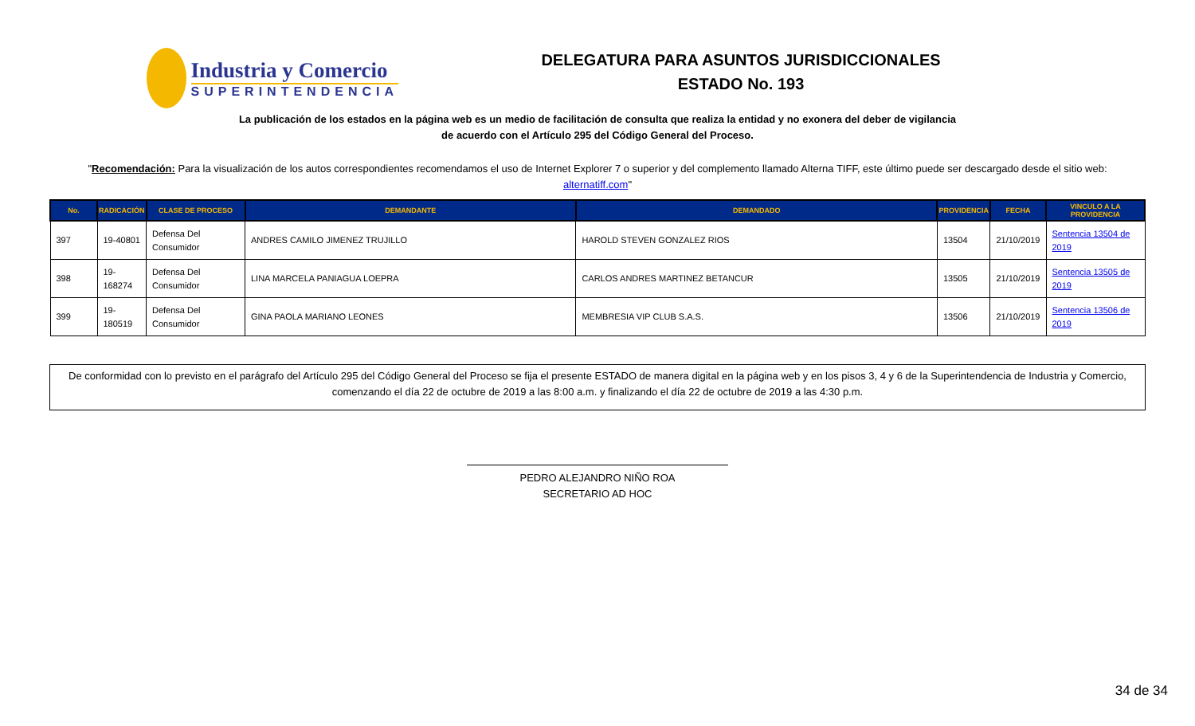Industria y Comercio
SUPERINTENDENCIA
DELEGATURA PARA ASUNTOS JURISDICCIONALES
ESTADO No. 193
La publicación de los estados en la página web es un medio de facilitación de consulta que realiza la entidad y no exonera del deber de vigilancia
de acuerdo con el Artículo 295 del Código General del Proceso.
"Recomendación: Para la visualización de los autos correspondientes recomendamos el uso de Internet Explorer 7 o superior y del complemento llamado Alterna TIFF, este último puede ser descargado desde el sitio web: alternatiff.com"
| No. | RADICACIÓN | CLASE DE PROCESO | DEMANDANTE | DEMANDADO | PROVIDENCIA | FECHA | VINCULO A LA PROVIDENCIA |
| --- | --- | --- | --- | --- | --- | --- | --- |
| 397 | 19-40801 | Defensa Del Consumidor | ANDRES CAMILO JIMENEZ TRUJILLO | HAROLD STEVEN GONZALEZ RIOS | 13504 | 21/10/2019 | Sentencia 13504 de 2019 |
| 398 | 19-168274 | Defensa Del Consumidor | LINA MARCELA PANIAGUA LOEPRA | CARLOS ANDRES MARTINEZ BETANCUR | 13505 | 21/10/2019 | Sentencia 13505 de 2019 |
| 399 | 19-180519 | Defensa Del Consumidor | GINA PAOLA MARIANO LEONES | MEMBRESIA VIP CLUB S.A.S. | 13506 | 21/10/2019 | Sentencia 13506 de 2019 |
De conformidad con lo previsto en el parágrafo del Artículo 295 del Código General del Proceso se fija el presente ESTADO de manera digital en la página web y en los pisos 3, 4 y 6 de la Superintendencia de Industria y Comercio, comenzando el día 22 de octubre de 2019 a las 8:00 a.m. y finalizando el día 22 de octubre de 2019 a las 4:30 p.m.
PEDRO ALEJANDRO NIÑO ROA
SECRETARIO AD HOC
34 de 34